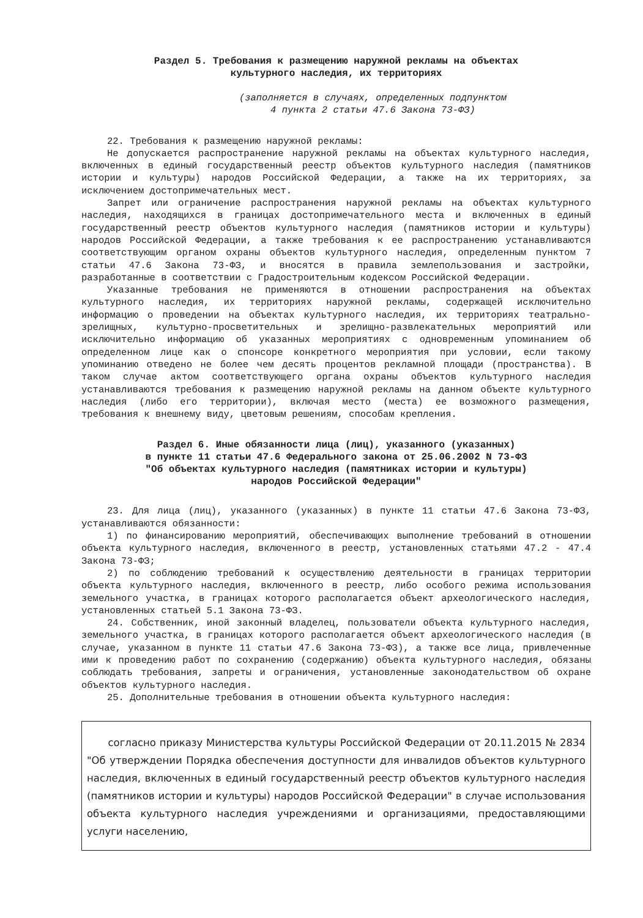Раздел 5. Требования к размещению наружной рекламы на объектах
культурного наследия, их территориях
(заполняется в случаях, определенных подпунктом
4 пункта 2 статьи 47.6 Закона 73-ФЗ)
22. Требования к размещению наружной рекламы:
Не допускается распространение наружной рекламы на объектах культурного наследия, включенных в единый государственный реестр объектов культурного наследия (памятников истории и культуры) народов Российской Федерации, а также на их территориях, за исключением достопримечательных мест.
Запрет или ограничение распространения наружной рекламы на объектах культурного наследия, находящихся в границах достопримечательного места и включенных в единый государственный реестр объектов культурного наследия (памятников истории и культуры) народов Российской Федерации, а также требования к ее распространению устанавливаются соответствующим органом охраны объектов культурного наследия, определенным пунктом 7 статьи 47.6 Закона 73-ФЗ, и вносятся в правила землепользования и застройки, разработанные в соответствии с Градостроительным кодексом Российской Федерации.
Указанные требования не применяются в отношении распространения на объектах культурного наследия, их территориях наружной рекламы, содержащей исключительно информацию о проведении на объектах культурного наследия, их территориях театрально-зрелищных, культурно-просветительных и зрелищно-развлекательных мероприятий или исключительно информацию об указанных мероприятиях с одновременным упоминанием об определенном лице как о спонсоре конкретного мероприятия при условии, если такому упоминанию отведено не более чем десять процентов рекламной площади (пространства). В таком случае актом соответствующего органа охраны объектов культурного наследия устанавливаются требования к размещению наружной рекламы на данном объекте культурного наследия (либо его территории), включая место (места) ее возможного размещения, требования к внешнему виду, цветовым решениям, способам крепления.
Раздел 6. Иные обязанности лица (лиц), указанного (указанных)
в пункте 11 статьи 47.6 Федерального закона от 25.06.2002 N 73-ФЗ
"Об объектах культурного наследия (памятниках истории и культуры)
народов Российской Федерации"
23. Для лица (лиц), указанного (указанных) в пункте 11 статьи 47.6 Закона 73-ФЗ, устанавливаются обязанности:
1) по финансированию мероприятий, обеспечивающих выполнение требований в отношении объекта культурного наследия, включенного в реестр, установленных статьями 47.2 - 47.4 Закона 73-ФЗ;
2) по соблюдению требований к осуществлению деятельности в границах территории объекта культурного наследия, включенного в реестр, либо особого режима использования земельного участка, в границах которого располагается объект археологического наследия, установленных статьей 5.1 Закона 73-ФЗ.
24. Собственник, иной законный владелец, пользователи объекта культурного наследия, земельного участка, в границах которого располагается объект археологического наследия (в случае, указанном в пункте 11 статьи 47.6 Закона 73-ФЗ), а также все лица, привлеченные ими к проведению работ по сохранению (содержанию) объекта культурного наследия, обязаны соблюдать требования, запреты и ограничения, установленные законодательством об охране объектов культурного наследия.
25. Дополнительные требования в отношении объекта культурного наследия:
согласно приказу Министерства культуры Российской Федерации от 20.11.2015 № 2834 "Об утверждении Порядка обеспечения доступности для инвалидов объектов культурного наследия, включенных в единый государственный реестр объектов культурного наследия (памятников истории и культуры) народов Российской Федерации" в случае использования объекта культурного наследия учреждениями и организациями, предоставляющими услуги населению,